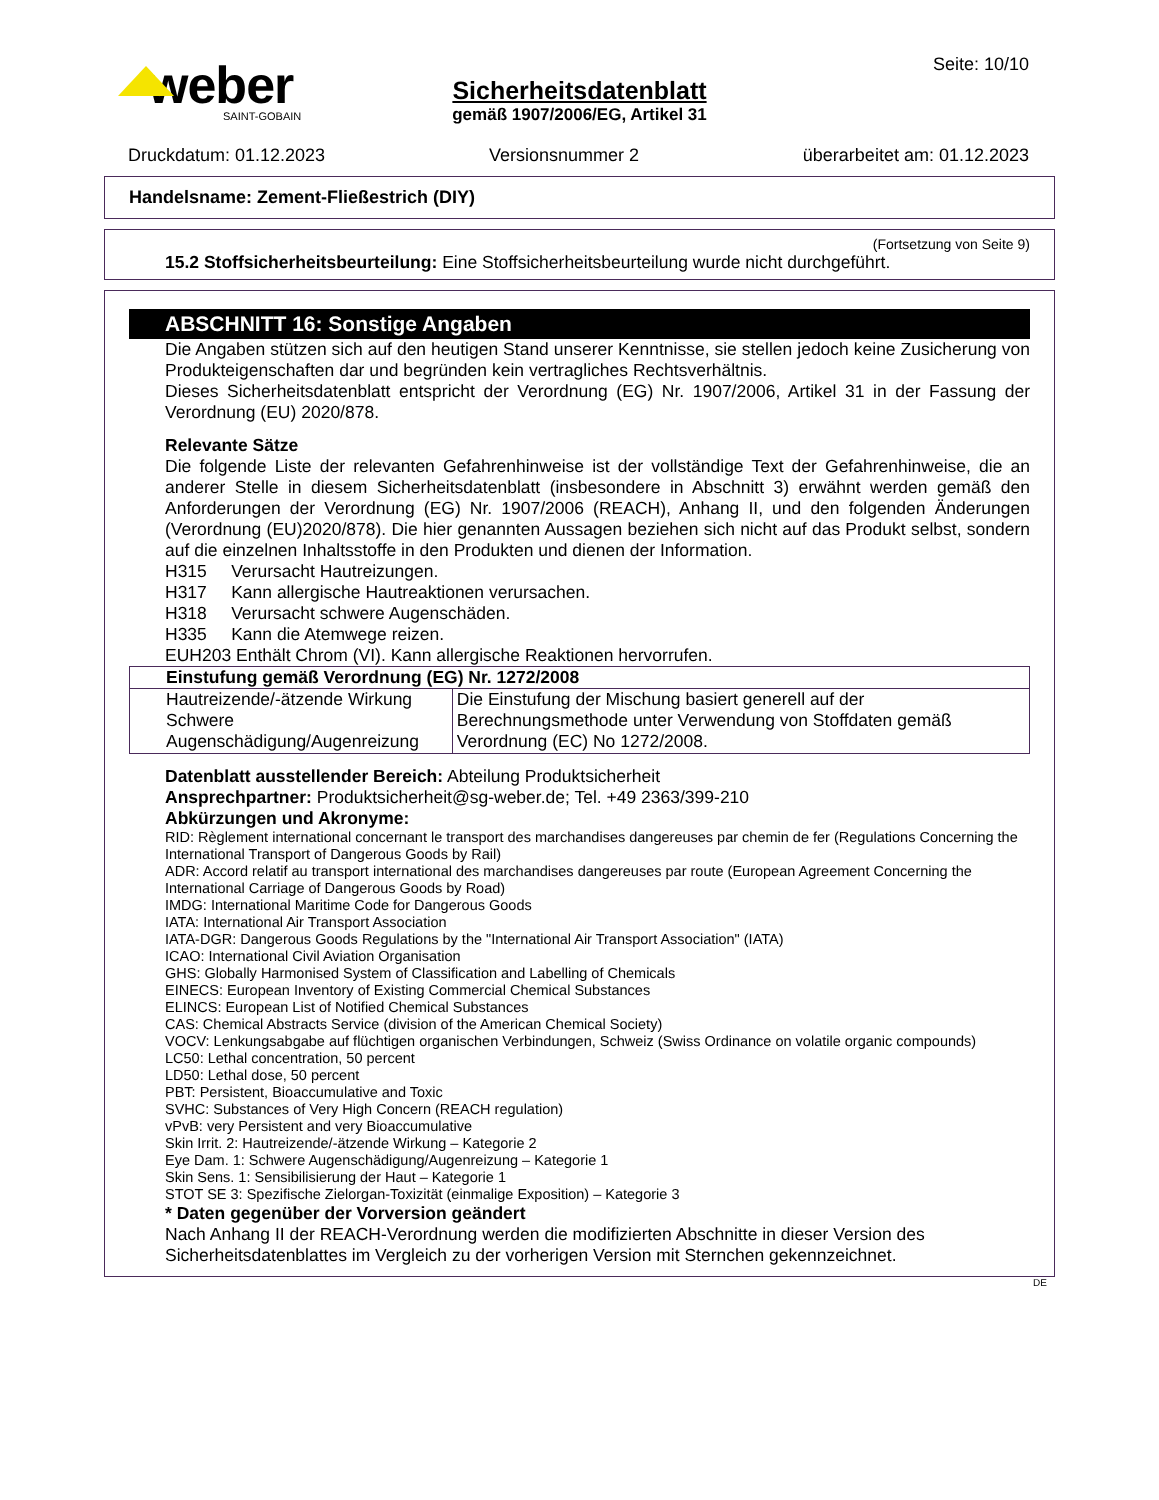weber
SAINT-GOBAIN
Seite: 10/10
Sicherheitsdatenblatt
gemäß 1907/2006/EG, Artikel 31
Druckdatum: 01.12.2023 Versionsnummer 2 überarbeitet am: 01.12.2023
Handelsname: Zement-Fließestrich (DIY)
(Fortsetzung von Seite 9)
15.2 Stoffsicherheitsbeurteilung: Eine Stoffsicherheitsbeurteilung wurde nicht durchgeführt.
ABSCHNITT 16: Sonstige Angaben
Die Angaben stützen sich auf den heutigen Stand unserer Kenntnisse, sie stellen jedoch keine Zusicherung von Produkteigenschaften dar und begründen kein vertragliches Rechtsverhältnis.
Dieses Sicherheitsdatenblatt entspricht der Verordnung (EG) Nr. 1907/2006, Artikel 31 in der Fassung der Verordnung (EU) 2020/878.
Relevante Sätze
Die folgende Liste der relevanten Gefahrenhinweise ist der vollständige Text der Gefahrenhinweise, die an anderer Stelle in diesem Sicherheitsdatenblatt (insbesondere in Abschnitt 3) erwähnt werden gemäß den Anforderungen der Verordnung (EG) Nr. 1907/2006 (REACH), Anhang II, und den folgenden Änderungen (Verordnung (EU)2020/878). Die hier genannten Aussagen beziehen sich nicht auf das Produkt selbst, sondern auf die einzelnen Inhaltsstoffe in den Produkten und dienen der Information.
H315 Verursacht Hautreizungen.
H317 Kann allergische Hautreaktionen verursachen.
H318 Verursacht schwere Augenschäden.
H335 Kann die Atemwege reizen.
EUH203 Enthält Chrom (VI). Kann allergische Reaktionen hervorrufen.
| Einstufung gemäß Verordnung (EG) Nr. 1272/2008 | |
| --- | --- |
| Hautreizende/-ätzende Wirkung Schwere Augenschädigung/Augenreizung | Die Einstufung der Mischung basiert generell auf der Berechnungsmethode unter Verwendung von Stoffdaten gemäß Verordnung (EC) No 1272/2008. |
Datenblatt ausstellender Bereich: Abteilung Produktsicherheit
Ansprechpartner: Produktsicherheit@sg-weber.de; Tel. +49 2363/399-210
Abkürzungen und Akronyme:
RID: Règlement international concernant le transport des marchandises dangereuses par chemin de fer (Regulations Concerning the International Transport of Dangerous Goods by Rail)
ADR: Accord relatif au transport international des marchandises dangereuses par route (European Agreement Concerning the International Carriage of Dangerous Goods by Road)
IMDG: International Maritime Code for Dangerous Goods
IATA: International Air Transport Association
IATA-DGR: Dangerous Goods Regulations by the "International Air Transport Association" (IATA)
ICAO: International Civil Aviation Organisation
GHS: Globally Harmonised System of Classification and Labelling of Chemicals
EINECS: European Inventory of Existing Commercial Chemical Substances
ELINCS: European List of Notified Chemical Substances
CAS: Chemical Abstracts Service (division of the American Chemical Society)
VOCV: Lenkungsabgabe auf flüchtigen organischen Verbindungen, Schweiz (Swiss Ordinance on volatile organic compounds)
LC50: Lethal concentration, 50 percent
LD50: Lethal dose, 50 percent
PBT: Persistent, Bioaccumulative and Toxic
SVHC: Substances of Very High Concern (REACH regulation)
vPvB: very Persistent and very Bioaccumulative
Skin Irrit. 2: Hautreizende/-ätzende Wirkung – Kategorie 2
Eye Dam. 1: Schwere Augenschädigung/Augenreizung – Kategorie 1
Skin Sens. 1: Sensibilisierung der Haut – Kategorie 1
STOT SE 3: Spezifische Zielorgan-Toxizität (einmalige Exposition) – Kategorie 3
* Daten gegenüber der Vorversion geändert
Nach Anhang II der REACH-Verordnung werden die modifizierten Abschnitte in dieser Version des Sicherheitsdatenblattes im Vergleich zu der vorherigen Version mit Sternchen gekennzeichnet.
DE